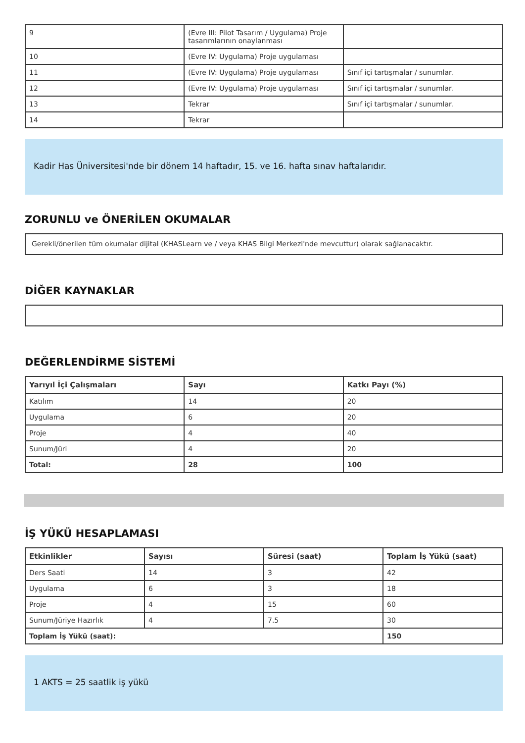| 9 | (Evre III: Pilot Tasarım / Uygulama) Proje tasarımlarının onaylanması | |
| 10 | (Evre IV: Uygulama) Proje uygulaması | |
| 11 | (Evre IV: Uygulama) Proje uygulaması | Sınıf içi tartışmalar / sunumlar. |
| 12 | (Evre IV: Uygulama) Proje uygulaması | Sınıf içi tartışmalar / sunumlar. |
| 13 | Tekrar | Sınıf içi tartışmalar / sunumlar. |
| 14 | Tekrar | |
Kadir Has Üniversitesi'nde bir dönem 14 haftadır, 15. ve 16. hafta sınav haftalarıdır.
ZORUNLU ve ÖNERİLEN OKUMALAR
Gerekli/önerilen tüm okumalar dijital (KHASLearn ve / veya KHAS Bilgi Merkezi'nde mevcuttur) olarak sağlanacaktır.
DİĞER KAYNAKLAR
DEĞERLENDİRME SİSTEMİ
| Yarıyıl İçi Çalışmaları | Sayı | Katkı Payı (%) |
| --- | --- | --- |
| Katılım | 14 | 20 |
| Uygulama | 6 | 20 |
| Proje | 4 | 40 |
| Sunum/Jüri | 4 | 20 |
| Total: | 28 | 100 |
İŞ YÜKÜ HESAPLAMASI
| Etkinlikler | Sayısı | Süresi (saat) | Toplam İş Yükü (saat) |
| --- | --- | --- | --- |
| Ders Saati | 14 | 3 | 42 |
| Uygulama | 6 | 3 | 18 |
| Proje | 4 | 15 | 60 |
| Sunum/Jüriye Hazırlık | 4 | 7.5 | 30 |
| Toplam İş Yükü (saat): | | | 150 |
1 AKTS = 25 saatlik iş yükü